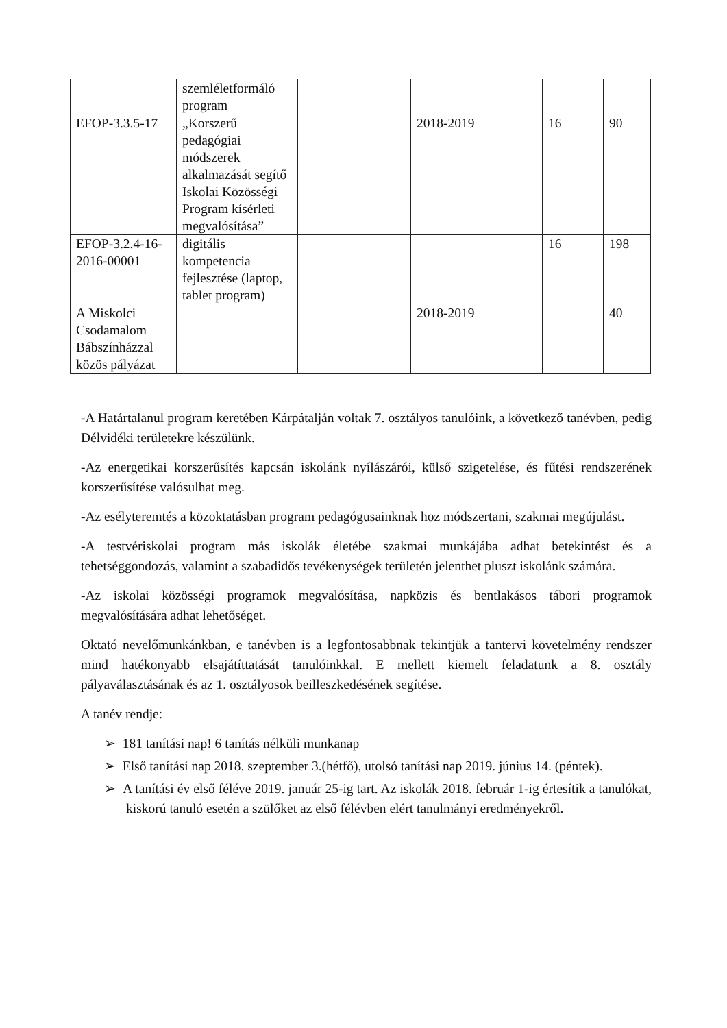| | szemléletformáló program | | | | |
| EFOP-3.3.5-17 | „Korszerű pedagógiai módszerek alkalmazását segítő Iskolai Közösségi Program kísérleti megvalósítása” | | 2018-2019 | 16 | 90 |
| EFOP-3.2.4-16-2016-00001 | digitális kompetencia fejlesztése (laptop, tablet program) | | | 16 | 198 |
| A Miskolci Csodamalom Bábszínházzal közös pályázat | | | 2018-2019 | | 40 |
-A Határtalanul program keretében Kárpátalján voltak 7. osztályos tanulóink, a következő tanévben, pedig Délvidéki területekre készülünk.
-Az energetikai korszerűsítés kapcsán iskolánk nyílászárói, külső szigetelése, és fűtési rendszerének korszerűsítése valósulhat meg.
-Az esélyteremtés a közoktatásban program pedagógusainknak hoz módszertani, szakmai megújulást.
-A testvériskolai program más iskolák életébe szakmai munkájába adhat betekintést és a tehetséggondozás, valamint a szabadidős tevékenységek területén jelenthet pluszt iskolánk számára.
-Az iskolai közösségi programok megvalósítása, napközis és bentlakásos tábori programok megvalósítására adhat lehetőséget.
Oktató nevelőmunkánkban, e tanévben is a legfontosabbnak tekintjük a tantervi követelmény rendszer mind hatékonyabb elsajátíttatását tanulóinkkal. E mellett kiemelt feladatunk a 8. osztály pályaválasztásának és az 1. osztályosok beilleszkedésének segítése.
A tanév rendje:
➢ 181 tanítási nap! 6 tanítás nélküli munkanap
➢ Első tanítási nap 2018. szeptember 3.(hétfő), utolsó tanítási nap 2019. június 14. (péntek).
➢ A tanítási év első féléve 2019. január 25-ig tart. Az iskolák 2018. február 1-ig értesítik a tanulókat, kiskorú tanuló esetén a szülőket az első félévben elért tanulmányi eredményekről.